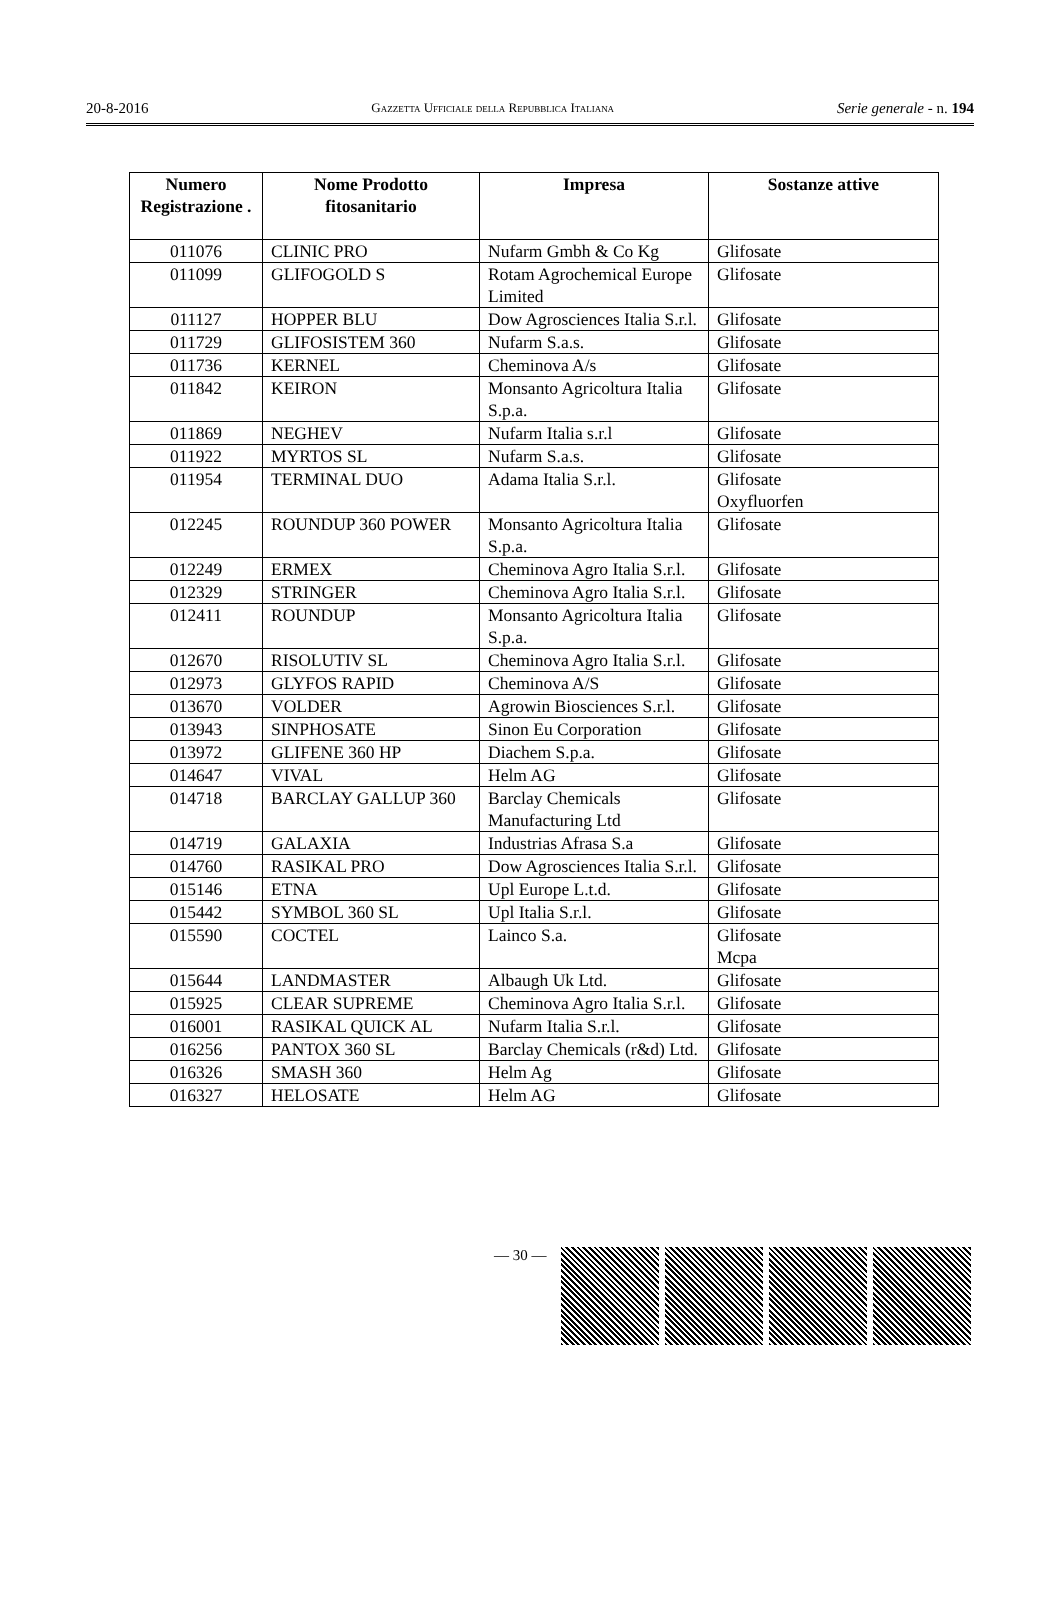20-8-2016 Gazzetta Ufficiale della Repubblica Italiana Serie generale - n. 194
| Numero Registrazione . | Nome Prodotto fitosanitario | Impresa | Sostanze attive |
| --- | --- | --- | --- |
| 011076 | CLINIC PRO | Nufarm Gmbh & Co Kg | Glifosate |
| 011099 | GLIFOGOLD S | Rotam Agrochemical Europe Limited | Glifosate |
| 011127 | HOPPER BLU | Dow Agrosciences Italia S.r.l. | Glifosate |
| 011729 | GLIFOSISTEM 360 | Nufarm S.a.s. | Glifosate |
| 011736 | KERNEL | Cheminova A/s | Glifosate |
| 011842 | KEIRON | Monsanto Agricoltura Italia S.p.a. | Glifosate |
| 011869 | NEGHEV | Nufarm Italia s.r.l | Glifosate |
| 011922 | MYRTOS SL | Nufarm S.a.s. | Glifosate |
| 011954 | TERMINAL DUO | Adama Italia S.r.l. | Glifosate Oxyfluorfen |
| 012245 | ROUNDUP 360 POWER | Monsanto Agricoltura Italia S.p.a. | Glifosate |
| 012249 | ERMEX | Cheminova Agro Italia S.r.l. | Glifosate |
| 012329 | STRINGER | Cheminova Agro Italia S.r.l. | Glifosate |
| 012411 | ROUNDUP | Monsanto Agricoltura Italia S.p.a. | Glifosate |
| 012670 | RISOLUTIV SL | Cheminova Agro Italia S.r.l. | Glifosate |
| 012973 | GLYFOS RAPID | Cheminova A/S | Glifosate |
| 013670 | VOLDER | Agrowin Biosciences S.r.l. | Glifosate |
| 013943 | SINPHOSATE | Sinon Eu Corporation | Glifosate |
| 013972 | GLIFENE 360 HP | Diachem S.p.a. | Glifosate |
| 014647 | VIVAL | Helm AG | Glifosate |
| 014718 | BARCLAY GALLUP 360 | Barclay Chemicals Manufacturing Ltd | Glifosate |
| 014719 | GALAXIA | Industrias Afrasa S.a | Glifosate |
| 014760 | RASIKAL PRO | Dow Agrosciences Italia S.r.l. | Glifosate |
| 015146 | ETNA | Upl Europe L.t.d. | Glifosate |
| 015442 | SYMBOL 360 SL | Upl Italia S.r.l. | Glifosate |
| 015590 | COCTEL | Lainco S.a. | Glifosate Mcpa |
| 015644 | LANDMASTER | Albaugh Uk Ltd. | Glifosate |
| 015925 | CLEAR SUPREME | Cheminova Agro Italia S.r.l. | Glifosate |
| 016001 | RASIKAL QUICK AL | Nufarm Italia S.r.l. | Glifosate |
| 016256 | PANTOX 360 SL | Barclay Chemicals (r&d) Ltd. | Glifosate |
| 016326 | SMASH 360 | Helm Ag | Glifosate |
| 016327 | HELOSATE | Helm AG | Glifosate |
— 30 —